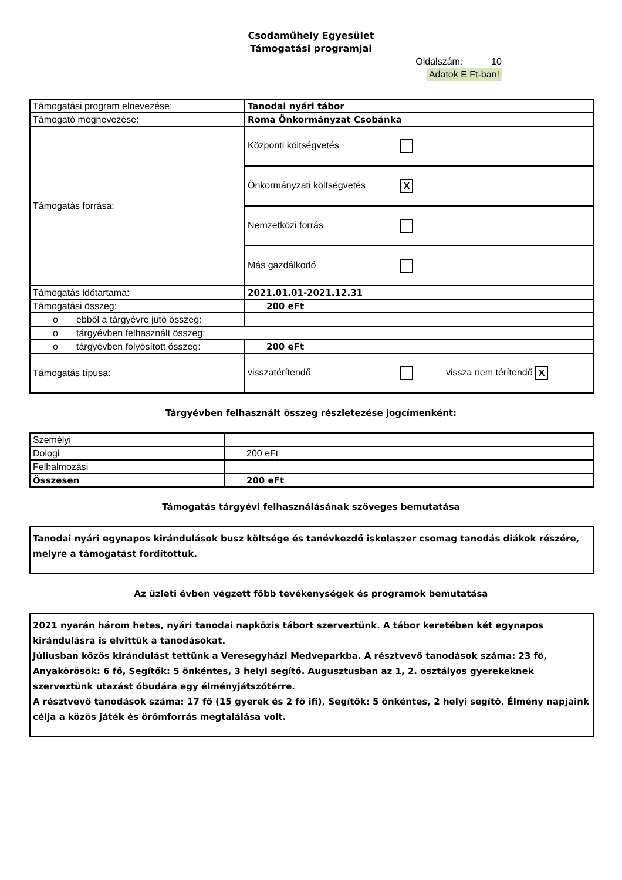Csodaműhely Egyesület
Támogatási programjai
Oldalszám: 10
Adatok E Ft-ban!
| Támogatási program elnevezése: | Tanodai nyári tábor |
| Támogató megnevezése: | Roma Önkormányzat Csobánka |
| Támogatás forrása: | Központi költségvetés |
| | Önkormányzati költségvetés X |
| | Nemzetközi forrás |
| | Más gazdálkodó |
| Támogatás időtartama: | 2021.01.01-2021.12.31 |
| Támogatási összeg: | 200 eFt |
| o ebből a tárgyévre jutó összeg: | |
| o tárgyévben felhasznált összeg: | |
| o tárgyévben folyósított összeg: | 200 eFt |
| Támogatás típusa: | visszatérítendő vissza nem térítendő X |
Tárgyévben felhasznált összeg részletezése jogcímenként:
| Személyi | |
| Dologi | 200 eFt |
| Felhalmozási | |
| Összesen | 200 eFt |
Támogatás tárgyévi felhasználásának szöveges bemutatása
Tanodai nyári egynapos kirándulások busz költsége és tanévkezdő iskolaszer csomag tanodás diákok részére, melyre a támogatást fordítottuk.
Az üzleti évben végzett főbb tevékenységek és programok bemutatása
2021 nyarán három hetes, nyári tanodai napközis tábort szerveztünk. A tábor keretében két egynapos kirándulásra is elvittük a tanodásokat.
Júliusban közös kirándulást tettünk a Veresegyházi Medveparkba. A résztvevő tanodások száma: 23 fő, Anyakörösök: 6 fő, Segítők: 5 önkéntes, 3 helyi segítő. Augusztusban az 1, 2. osztályos gyerekeknek szerveztünk utazást óbudára egy élményjátszótérre.
A résztvevő tanodások száma: 17 fő (15 gyerek és 2 fő ifi), Segítők: 5 önkéntes, 2 helyi segítő. Élmény napjaink célja a közös játék és örömforrás megtalálása volt.